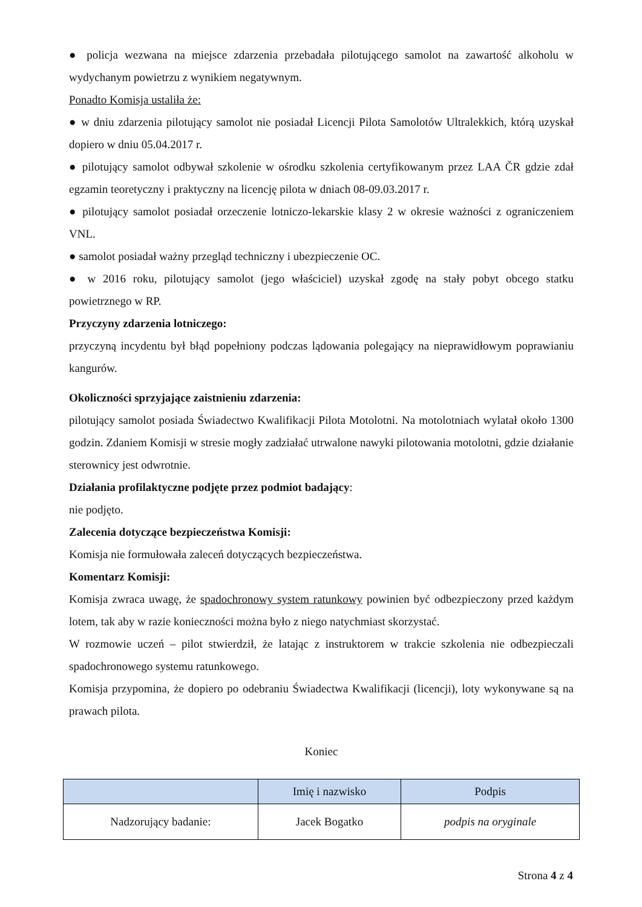● policja wezwana na miejsce zdarzenia przebadała pilotującego samolot na zawartość alkoholu w wydychanym powietrzu z wynikiem negatywnym.
Ponadto Komisja ustaliła że:
● w dniu zdarzenia pilotujący samolot nie posiadał Licencji Pilota Samolotów Ultralekkich, którą uzyskał dopiero w dniu 05.04.2017 r.
● pilotujący samolot odbywał szkolenie w ośrodku szkolenia certyfikowanym przez LAA ČR gdzie zdał egzamin teoretyczny i praktyczny na licencję pilota w dniach 08-09.03.2017 r.
● pilotujący samolot posiadał orzeczenie lotniczo-lekarskie klasy 2 w okresie ważności z ograniczeniem VNL.
● samolot posiadał ważny przegląd techniczny i ubezpieczenie OC.
● w 2016 roku, pilotujący samolot (jego właściciel) uzyskał zgodę na stały pobyt obcego statku powietrznego w RP.
Przyczyny zdarzenia lotniczego:
przyczyną incydentu był błąd popełniony podczas lądowania polegający na nieprawidłowym poprawianiu kangurów.
Okoliczności sprzyjające zaistnieniu zdarzenia:
pilotujący samolot posiada Świadectwo Kwalifikacji Pilota Motolotni. Na motolotniach wylatał około 1300 godzin. Zdaniem Komisji w stresie mogły zadziałać utrwalone nawyki pilotowania motolotni, gdzie działanie sterownicy jest odwrotnie.
Działania profilaktyczne podjęte przez podmiot badający:
nie podjęto.
Zalecenia dotyczące bezpieczeństwa Komisji:
Komisja nie formułowała zaleceń dotyczących bezpieczeństwa.
Komentarz Komisji:
Komisja zwraca uwagę, że spadochronowy system ratunkowy powinien być odbezpieczony przed każdym lotem, tak aby w razie konieczności można było z niego natychmiast skorzystać.
W rozmowie uczeń – pilot stwierdził, że latając z instruktorem w trakcie szkolenia nie odbezpieczali spadochronowego systemu ratunkowego.
Komisja przypomina, że dopiero po odebraniu Świadectwa Kwalifikacji (licencji), loty wykonywane są na prawach pilota.
Koniec
| | Imię i nazwisko | Podpis |
| --- | --- | --- |
| Nadzorujący badanie: | Jacek Bogatko | podpis na oryginale |
Strona 4 z 4